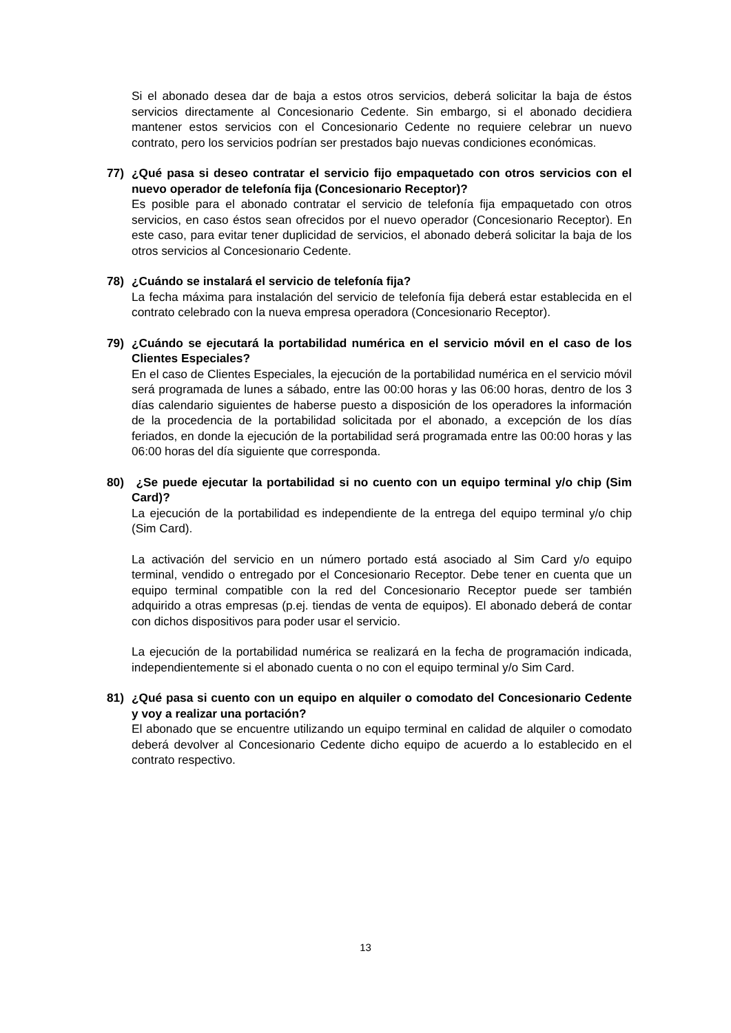Si el abonado desea dar de baja a estos otros servicios, deberá solicitar la baja de éstos servicios directamente al Concesionario Cedente. Sin embargo, si el abonado decidiera mantener estos servicios con el Concesionario Cedente no requiere celebrar un nuevo contrato, pero los servicios podrían ser prestados bajo nuevas condiciones económicas.
77) ¿Qué pasa si deseo contratar el servicio fijo empaquetado con otros servicios con el nuevo operador de telefonía fija (Concesionario Receptor)?
Es posible para el abonado contratar el servicio de telefonía fija empaquetado con otros servicios, en caso éstos sean ofrecidos por el nuevo operador (Concesionario Receptor). En este caso, para evitar tener duplicidad de servicios, el abonado deberá solicitar la baja de los otros servicios al Concesionario Cedente.
78) ¿Cuándo se instalará el servicio de telefonía fija?
La fecha máxima para instalación del servicio de telefonía fija deberá estar establecida en el contrato celebrado con la nueva empresa operadora (Concesionario Receptor).
79) ¿Cuándo se ejecutará la portabilidad numérica en el servicio móvil en el caso de los Clientes Especiales?
En el caso de Clientes Especiales, la ejecución de la portabilidad numérica en el servicio móvil será programada de lunes a sábado, entre las 00:00 horas y las 06:00 horas, dentro de los 3 días calendario siguientes de haberse puesto a disposición de los operadores la información de la procedencia de la portabilidad solicitada por el abonado, a excepción de los días feriados, en donde la ejecución de la portabilidad será programada entre las 00:00 horas y las 06:00 horas del día siguiente que corresponda.
80) ¿Se puede ejecutar la portabilidad si no cuento con un equipo terminal y/o chip (Sim Card)?
La ejecución de la portabilidad es independiente de la entrega del equipo terminal y/o chip (Sim Card).
La activación del servicio en un número portado está asociado al Sim Card y/o equipo terminal, vendido o entregado por el Concesionario Receptor. Debe tener en cuenta que un equipo terminal compatible con la red del Concesionario Receptor puede ser también adquirido a otras empresas (p.ej. tiendas de venta de equipos). El abonado deberá de contar con dichos dispositivos para poder usar el servicio.
La ejecución de la portabilidad numérica se realizará en la fecha de programación indicada, independientemente si el abonado cuenta o no con el equipo terminal y/o Sim Card.
81) ¿Qué pasa si cuento con un equipo en alquiler o comodato del Concesionario Cedente y voy a realizar una portación?
El abonado que se encuentre utilizando un equipo terminal en calidad de alquiler o comodato deberá devolver al Concesionario Cedente dicho equipo de acuerdo a lo establecido en el contrato respectivo.
13